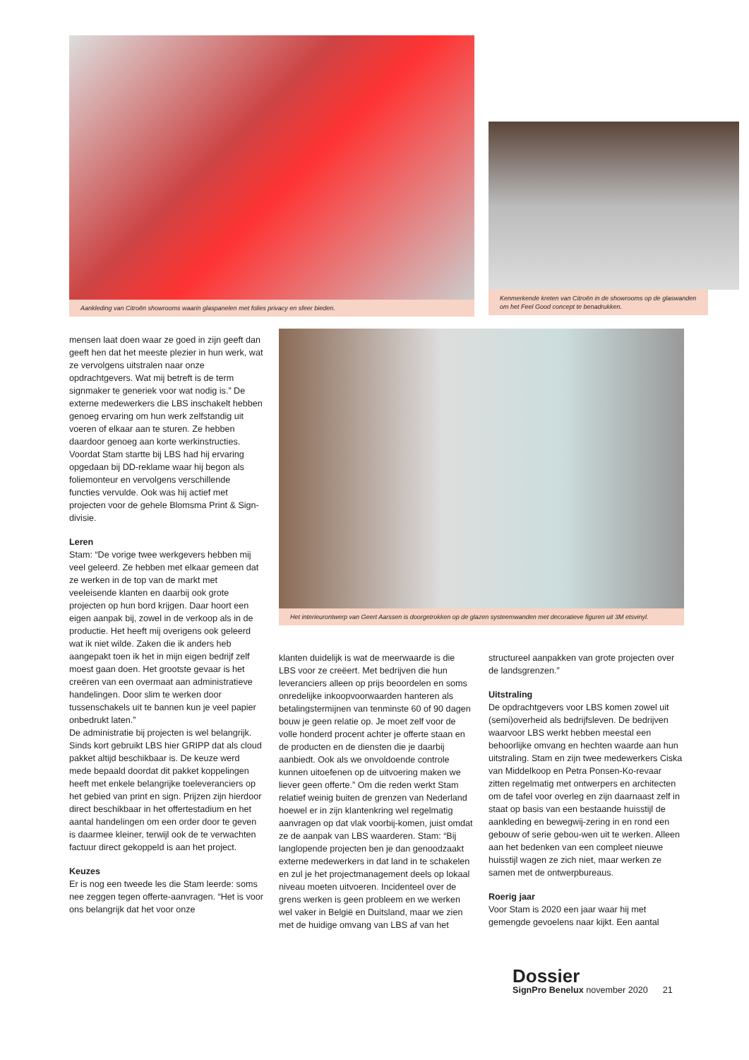Aankleding van Citroën showrooms waarin glaspanelen met folies privacy en sfeer bieden.
Kenmerkende kreten van Citroën in de showrooms op de glaswanden om het Feel Good concept te benadrukken.
Het interieurontwerp van Geert Aarssen is doorgetrokken op de glazen systeemwanden met decoratieve figuren uit 3M etsvinyl.
mensen laat doen waar ze goed in zijn geeft dan geeft hen dat het meeste plezier in hun werk, wat ze vervolgens uitstralen naar onze opdrachtgevers. Wat mij betreft is de term signmaker te generiek voor wat nodig is.” De externe medewerkers die LBS inschakelt hebben genoeg ervaring om hun werk zelfstandig uit voeren of elkaar aan te sturen. Ze hebben daardoor genoeg aan korte werkinstructies.
Voordat Stam startte bij LBS had hij ervaring opgedaan bij DD-reklame waar hij begon als foliemonteur en vervolgens verschillende functies vervulde. Ook was hij actief met projecten voor de gehele Blomsma Print & Sign-divisie.
Leren
Stam: “De vorige twee werkgevers hebben mij veel geleerd. Ze hebben met elkaar gemeen dat ze werken in de top van de markt met veeleisende klanten en daarbij ook grote projecten op hun bord krijgen. Daar hoort een eigen aanpak bij, zowel in de verkoop als in de productie. Het heeft mij overigens ook geleerd wat ik niet wilde. Zaken die ik anders heb aangepakt toen ik het in mijn eigen bedrijf zelf moest gaan doen. Het grootste gevaar is het creëren van een overmaat aan administratieve handelingen. Door slim te werken door tussenschakels uit te bannen kun je veel papier onbedrukt laten.”
De administratie bij projecten is wel belangrijk. Sinds kort gebruikt LBS hier GRIPP dat als cloud pakket altijd beschikbaar is. De keuze werd mede bepaald doordat dit pakket koppelingen heeft met enkele belangrijke toeleveranciers op het gebied van print en sign. Prijzen zijn hierdoor direct beschikbaar in het offertestadium en het aantal handelingen om een order door te geven is daarmee kleiner, terwijl ook de te verwachten factuur direct gekoppeld is aan het project.
Keuzes
Er is nog een tweede les die Stam leerde: soms nee zeggen tegen offerte-aanvragen. “Het is voor ons belangrijk dat het voor onze
klanten duidelijk is wat de meerwaarde is die LBS voor ze creëert. Met bedrijven die hun leveranciers alleen op prijs beoordelen en soms onredelijke inkoopvoorwaarden hanteren als betalingstermijnen van tenminste 60 of 90 dagen bouw je geen relatie op. Je moet zelf voor de volle honderd procent achter je offerte staan en de producten en de diensten die je daarbij aanbiedt. Ook als we onvoldoende controle kunnen uitoefenen op de uitvoering maken we liever geen offerte.” Om die reden werkt Stam relatief weinig buiten de grenzen van Nederland hoewel er in zijn klantenkring wel regelmatig aanvragen op dat vlak voorbij-komen, juist omdat ze de aanpak van LBS waarderen. Stam: “Bij langlopende projecten ben je dan genoodzaakt externe medewerkers in dat land in te schakelen en zul je het projectmanagement deels op lokaal niveau moeten uitvoeren. Incidenteel over de grens werken is geen probleem en we werken wel vaker in België en Duitsland, maar we zien met de huidige omvang van LBS af van het
structureel aanpakken van grote projecten over de landsgrenzen.”
Uitstraling
De opdrachtgevers voor LBS komen zowel uit (semi)overheid als bedrijfsleven. De bedrijven waarvoor LBS werkt hebben meestal een behoorlijke omvang en hechten waarde aan hun uitstraling. Stam en zijn twee medewerkers Ciska van Middelkoop en Petra Ponsen-Ko-revaar zitten regelmatig met ontwerpers en architecten om de tafel voor overleg en zijn daarnaast zelf in staat op basis van een bestaande huisstijl de aankleding en bewegwij-zering in en rond een gebouw of serie gebou-wen uit te werken. Alleen aan het bedenken van een compleet nieuwe huisstijl wagen ze zich niet, maar werken ze samen met de ontwerpbureaus.
Roerig jaar
Voor Stam is 2020 een jaar waar hij met gemengde gevoelens naar kijkt. Een aantal
Dossier
SignPro Benelux november 2020 21